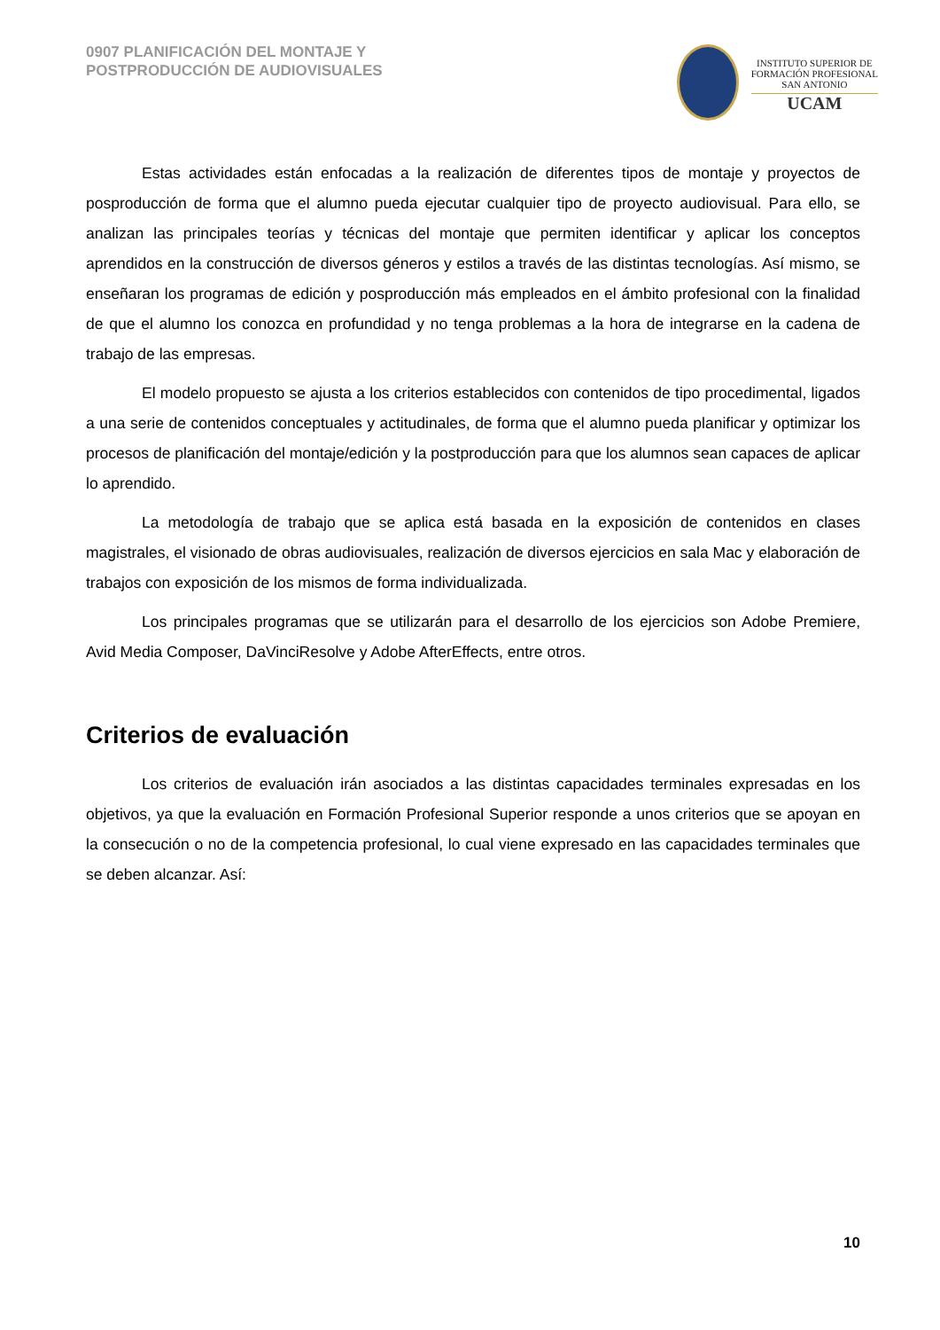0907 PLANIFICACIÓN DEL MONTAJE Y
POSTPRODUCCIÓN DE AUDIOVISUALES
INSTITUTO SUPERIOR DE
FORMACIÓN PROFESIONAL
SAN ANTONIO
UCAM
Estas actividades están enfocadas a la realización de diferentes tipos de montaje y proyectos de posproducción de forma que el alumno pueda ejecutar cualquier tipo de proyecto audiovisual. Para ello, se analizan las principales teorías y técnicas del montaje que permiten identificar y aplicar los conceptos aprendidos en la construcción de diversos géneros y estilos a través de las distintas tecnologías. Así mismo, se enseñaran los programas de edición y posproducción más empleados en el ámbito profesional con la finalidad de que el alumno los conozca en profundidad y no tenga problemas a la hora de integrarse en la cadena de trabajo de las empresas.
El modelo propuesto se ajusta a los criterios establecidos con contenidos de tipo procedimental, ligados a una serie de contenidos conceptuales y actitudinales, de forma que el alumno pueda planificar y optimizar los procesos de planificación del montaje/edición y la postproducción para que los alumnos sean capaces de aplicar lo aprendido.
La metodología de trabajo que se aplica está basada en la exposición de contenidos en clases magistrales, el visionado de obras audiovisuales, realización de diversos ejercicios en sala Mac y elaboración de trabajos con exposición de los mismos de forma individualizada.
Los principales programas que se utilizarán para el desarrollo de los ejercicios son Adobe Premiere, Avid Media Composer, DaVinciResolve y Adobe AfterEffects, entre otros.
Criterios de evaluación
Los criterios de evaluación irán asociados a las distintas capacidades terminales expresadas en los objetivos, ya que la evaluación en Formación Profesional Superior responde a unos criterios que se apoyan en la consecución o no de la competencia profesional, lo cual viene expresado en las capacidades terminales que se deben alcanzar. Así:
10